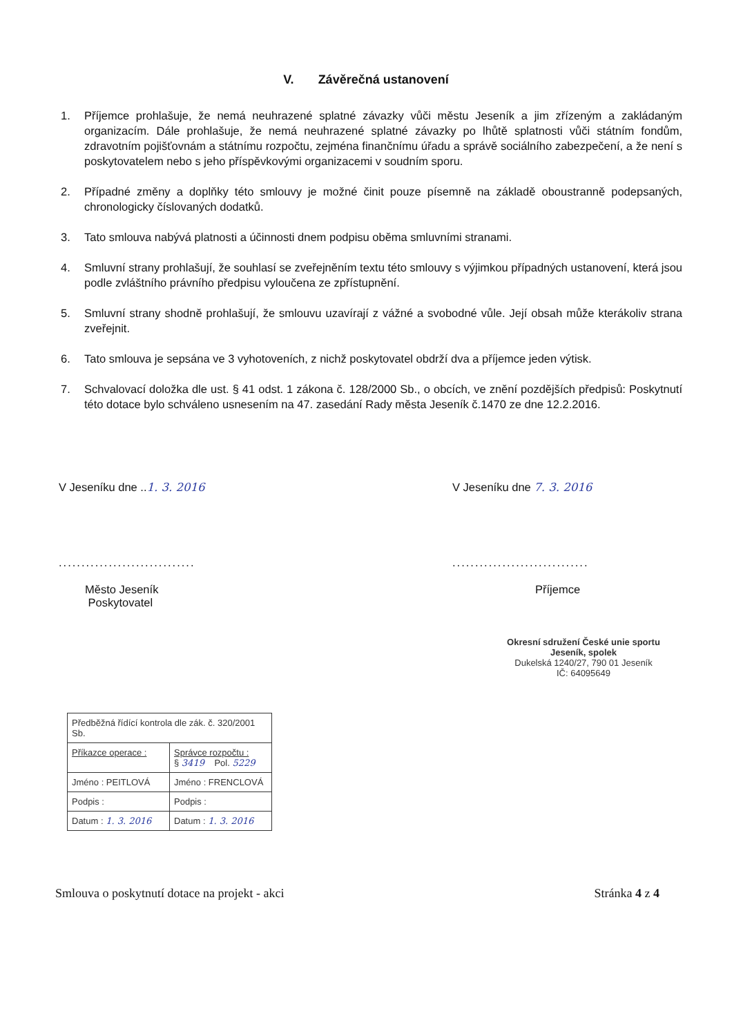V. Závěrečná ustanovení
1. Příjemce prohlašuje, že nemá neuhrazené splatné závazky vůči městu Jeseník a jim zřízeným a zakládaným organizacím. Dále prohlašuje, že nemá neuhrazené splatné závazky po lhůtě splatnosti vůči státním fondům, zdravotním pojišťovnám a státnímu rozpočtu, zejména finančnímu úřadu a správě sociálního zabezpečení, a že není s poskytovatelem nebo s jeho příspěvkovými organizacemi v soudním sporu.
2. Případné změny a doplňky této smlouvy je možné činit pouze písemně na základě oboustranně podepsaných, chronologicky číslovaných dodatků.
3. Tato smlouva nabývá platnosti a účinnosti dnem podpisu oběma smluvními stranami.
4. Smluvní strany prohlašují, že souhlasí se zveřejněním textu této smlouvy s výjimkou případných ustanovení, která jsou podle zvláštního právního předpisu vyloučena ze zpřístupnění.
5. Smluvní strany shodně prohlašují, že smlouvu uzavírají z vážné a svobodné vůle. Její obsah může kterákoliv strana zveřejnit.
6. Tato smlouva je sepsána ve 3 vyhotoveních, z nichž poskytovatel obdrží dva a příjemce jeden výtisk.
7. Schvalovací doložka dle ust. § 41 odst. 1 zákona č. 128/2000 Sb., o obcích, ve znění pozdějších předpisů: Poskytnutí této dotace bylo schváleno usnesením na 47. zasedání Rady města Jeseník č.1470 ze dne 12.2.2016.
V Jeseníku dne ..1. 3. 2016
..............................
Město Jeseník
Poskytovatel
V Jeseníku dne 7. 3. 2016
..............................
Příjemce
Okresní sdružení České unie sportu Jeseník, spolek
Dukelská 1240/27, 790 01 Jeseník
IČ: 64095649
| Předběžná řídící kontrola dle zák. č. 320/2001 Sb. | |
| Příkazce operace : | Správce rozpočtu : § 3419 Pol. 5229 |
| Jméno : PEITLOVÁ | Jméno : FRENCLOVÁ |
| Podpis : | Podpis : |
| Datum : 1. 3. 2016 | Datum : 1. 3. 2016 |
Smlouva o poskytnutí dotace na projekt - akci Stránka 4 z 4